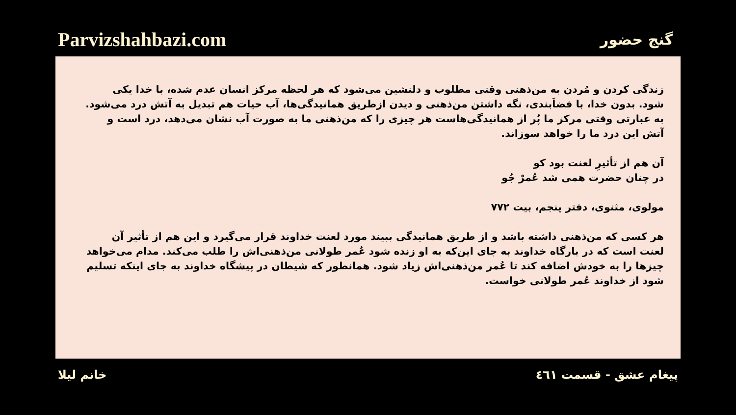Parvizshahbazi.com
گنج حضور
زندگی کردن و مُردن به من‌ذهنی وقتی مطلوب و دلنشین می‌شود که هر لحظه مرکز انسان عدم شده، با خدا یکی شود. بدون خدا، با فضاَبندی، نگه داشتن من‌ذهنی و دیدن ازطریق همانیدگی‌ها، آب حیات هم تبدیل به آتش درد می‌شود. به عبارتی وقتی مرکز ما پُر از همانیدگی‌هاست هر چیزی را که من‌ذهنی ما به صورت آب نشان می‌دهد، درد است و آتش این درد ما را خواهد سوزاند.
آن هم از تأثیرِ لعنت بود کو
در چنان حضرت همی شد عُمرْ جُو
مولوی، مثنوی، دفتر پنجم، بیت ۷۷۲
هر کسی که من‌ذهنی داشته باشد و از طریق همانیدگی ببیند مورد لعنت خداوند قرار می‌گیرد و این هم از تأثیر آن لعنت است که در بارگاه خداوند به جای این‌که به او زنده شود عُمر طولانی من‌ذهنی‌اش را طلب می‌کند. مدام می‌خواهد چیزها را به خودش اضافه کند تا عُمر من‌ذهنی‌اش زیاد شود. همانطور که شیطان در پیشگاه خداوند به جای اینکه تسلیم شود از خداوند عُمر طولانی خواست.
پیغام عشق - قسمت ٤٦١ خانم لیلا